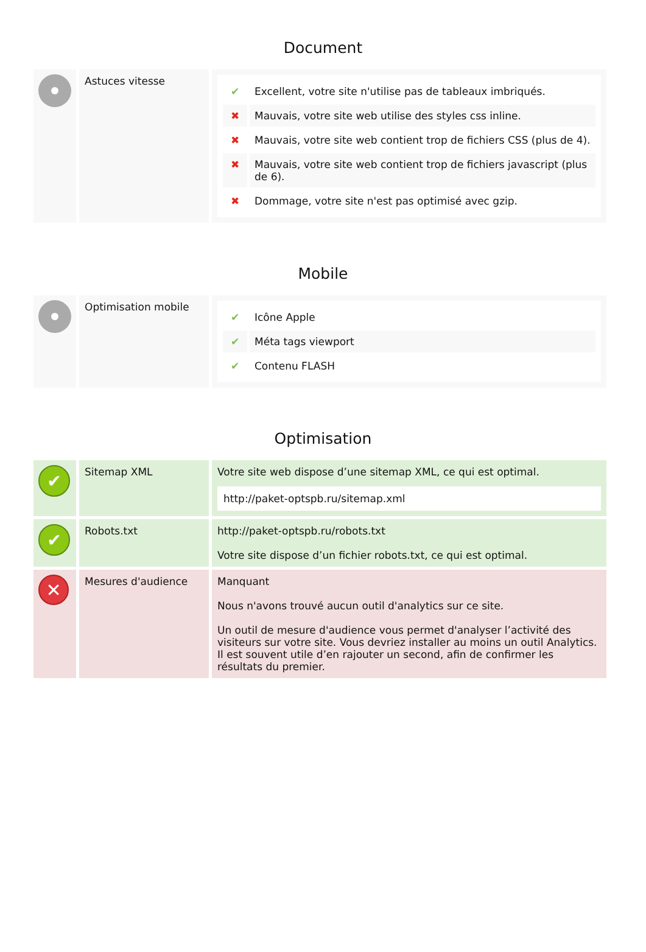Document
| | Astuces vitesse | / ✔ / Excellent, votre site n'utilise pas de tableaux imbriqués. / / ✖ / Mauvais, votre site web utilise des styles css inline. / / ✖ / Mauvais, votre site web contient trop de fichiers CSS (plus de 4). / / ✖ / Mauvais, votre site web contient trop de fichiers javascript (plus de 6). / / ✖ / Dommage, votre site n'est pas optimisé avec gzip. / |
Mobile
| | Optimisation mobile | / ✔ / Icône Apple / / ✔ / Méta tags viewport / / ✔ / Contenu FLASH / |
Optimisation
| ✔ | Sitemap XML | Votre site web dispose d’une sitemap XML, ce qui est optimal. http://paket-optspb.ru/sitemap.xml |
| ✔ | Robots.txt | http://paket-optspb.ru/robots.txt Votre site dispose d’un fichier robots.txt, ce qui est optimal. |
| ✕ | Mesures d'audience | Manquant Nous n'avons trouvé aucun outil d'analytics sur ce site. Un outil de mesure d'audience vous permet d'analyser l’activité des visiteurs sur votre site. Vous devriez installer au moins un outil Analytics. Il est souvent utile d’en rajouter un second, afin de confirmer les résultats du premier. |